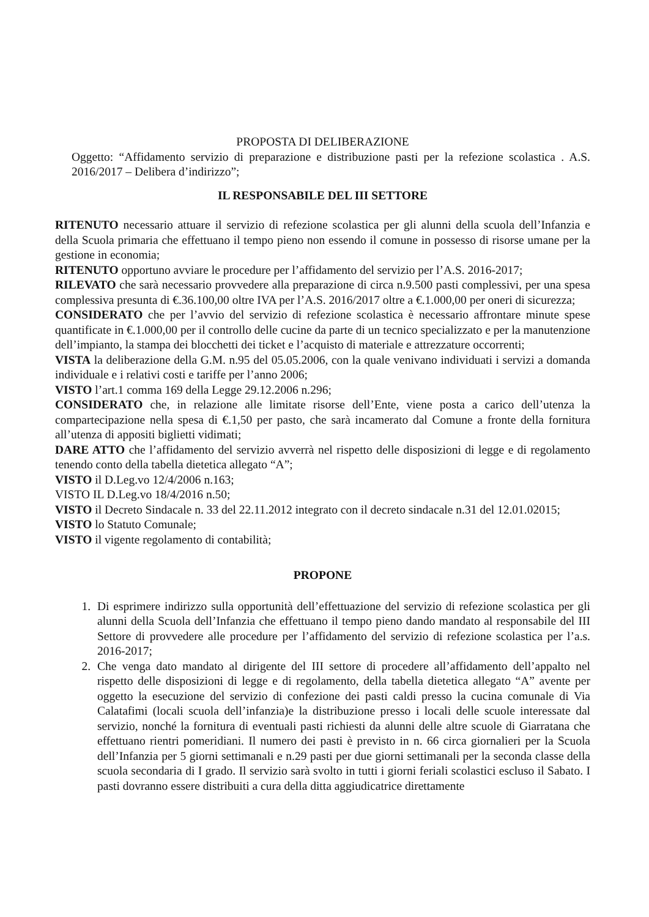PROPOSTA DI DELIBERAZIONE
Oggetto: “Affidamento servizio di preparazione e distribuzione pasti per la refezione scolastica . A.S. 2016/2017 – Delibera d’indirizzo”;
IL RESPONSABILE DEL III SETTORE
RITENUTO necessario attuare il servizio di refezione scolastica per gli alunni della scuola dell’Infanzia e della Scuola primaria che effettuano il tempo pieno non essendo il comune in possesso di risorse umane per la gestione in economia;
RITENUTO opportuno avviare le procedure per l’affidamento del servizio per l’A.S. 2016-2017;
RILEVATO che sarà necessario provvedere alla preparazione di circa n.9.500 pasti complessivi, per una spesa complessiva presunta di €.36.100,00 oltre IVA per l’A.S. 2016/2017 oltre a €.1.000,00 per oneri di sicurezza;
CONSIDERATO che per l’avvio del servizio di refezione scolastica è necessario affrontare minute spese quantificate in €.1.000,00 per il controllo delle cucine da parte di un tecnico specializzato e per la manutenzione dell’impianto, la stampa dei blocchetti dei ticket e l’acquisto di materiale e attrezzature occorrenti;
VISTA la deliberazione della G.M. n.95 del 05.05.2006, con la quale venivano individuati i servizi a domanda individuale e i relativi costi e tariffe per l’anno 2006;
VISTO l’art.1 comma 169 della Legge 29.12.2006 n.296;
CONSIDERATO che, in relazione alle limitate risorse dell’Ente, viene posta a carico dell’utenza la compartecipazione nella spesa di €.1,50 per pasto, che sarà incamerato dal Comune a fronte della fornitura all’utenza di appositi biglietti vidimati;
DARE ATTO che l’affidamento del servizio avverrà nel rispetto delle disposizioni di legge e di regolamento tenendo conto della tabella dietetica allegato “A”;
VISTO il D.Leg.vo 12/4/2006 n.163;
VISTO IL D.Leg.vo 18/4/2016 n.50;
VISTO il Decreto Sindacale n. 33 del 22.11.2012 integrato con il decreto sindacale n.31 del 12.01.02015;
VISTO lo Statuto Comunale;
VISTO il vigente regolamento di contabilità;
PROPONE
1. Di esprimere indirizzo sulla opportunità dell’effettuazione del servizio di refezione scolastica per gli alunni della Scuola dell’Infanzia che effettuano il tempo pieno dando mandato al responsabile del III Settore di provvedere alle procedure per l’affidamento del servizio di refezione scolastica per l’a.s. 2016-2017;
2. Che venga dato mandato al dirigente del III settore di procedere all’affidamento dell’appalto nel rispetto delle disposizioni di legge e di regolamento, della tabella dietetica allegato “A” avente per oggetto la esecuzione del servizio di confezione dei pasti caldi presso la cucina comunale di Via Calatafimi (locali scuola dell’infanzia)e la distribuzione presso i locali delle scuole interessate dal servizio, nonché la fornitura di eventuali pasti richiesti da alunni delle altre scuole di Giarratana che effettuano rientri pomeridiani. Il numero dei pasti è previsto in n. 66 circa giornalieri per la Scuola dell’Infanzia per 5 giorni settimanali e n.29 pasti per due giorni settimanali per la seconda classe della scuola secondaria di I grado. Il servizio sarà svolto in tutti i giorni feriali scolastici escluso il Sabato. I pasti dovranno essere distribuiti a cura della ditta aggiudicatrice direttamente